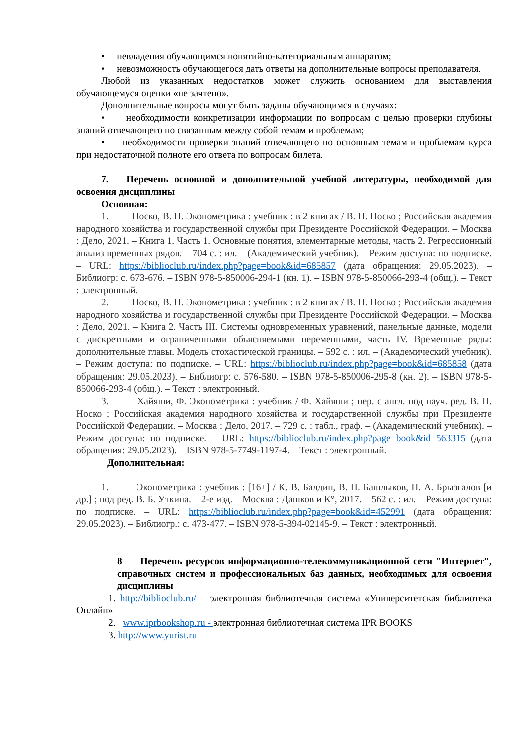• невладения обучающимся понятийно-категориальным аппаратом;
• невозможность обучающегося дать ответы на дополнительные вопросы преподавателя.
Любой из указанных недостатков может служить основанием для выставления обучающемуся оценки «не зачтено».
Дополнительные вопросы могут быть заданы обучающимся в случаях:
• необходимости конкретизации информации по вопросам с целью проверки глубины знаний отвечающего по связанным между собой темам и проблемам;
• необходимости проверки знаний отвечающего по основным темам и проблемам курса при недостаточной полноте его ответа по вопросам билета.
7. Перечень основной и дополнительной учебной литературы, необходимой для освоения дисциплины
Основная:
1. Носко, В. П. Эконометрика : учебник : в 2 книгах / В. П. Носко ; Российская академия народного хозяйства и государственной службы при Президенте Российской Федерации. – Москва : Дело, 2021. – Книга 1. Часть 1. Основные понятия, элементарные методы, часть 2. Регрессионный анализ временных рядов. – 704 с. : ил. – (Академический учебник). – Режим доступа: по подписке. – URL: https://biblioclub.ru/index.php?page=book&id=685857 (дата обращения: 29.05.2023). – Библиогр: с. 673-676. – ISBN 978-5-850006-294-1 (кн. 1). – ISBN 978-5-850066-293-4 (общ.). – Текст : электронный.
2. Носко, В. П. Эконометрика : учебник : в 2 книгах / В. П. Носко ; Российская академия народного хозяйства и государственной службы при Президенте Российской Федерации. – Москва : Дело, 2021. – Книга 2. Часть III. Системы одновременных уравнений, панельные данные, модели с дискретными и ограниченными объясняемыми переменными, часть IV. Временные ряды: дополнительные главы. Модель стохастической границы. – 592 с. : ил. – (Академический учебник). – Режим доступа: по подписке. – URL: https://biblioclub.ru/index.php?page=book&id=685858 (дата обращения: 29.05.2023). – Библиогр: с. 576-580. – ISBN 978-5-850006-295-8 (кн. 2). – ISBN 978-5-850066-293-4 (общ.). – Текст : электронный.
3. Хайяши, Ф. Эконометрика : учебник / Ф. Хайяши ; пер. с англ. под науч. ред. В. П. Носко ; Российская академия народного хозяйства и государственной службы при Президенте Российской Федерации. – Москва : Дело, 2017. – 729 с. : табл., граф. – (Академический учебник). – Режим доступа: по подписке. – URL: https://biblioclub.ru/index.php?page=book&id=563315 (дата обращения: 29.05.2023). – ISBN 978-5-7749-1197-4. – Текст : электронный.
Дополнительная:
1. Эконометрика : учебник : [16+] / К. В. Балдин, В. Н. Башлыков, Н. А. Брызгалов [и др.] ; под ред. В. Б. Уткина. – 2-е изд. – Москва : Дашков и К°, 2017. – 562 с. : ил. – Режим доступа: по подписке. – URL: https://biblioclub.ru/index.php?page=book&id=452991 (дата обращения: 29.05.2023). – Библиогр.: с. 473-477. – ISBN 978-5-394-02145-9. – Текст : электронный.
8 Перечень ресурсов информационно-телекоммуникационной сети "Интернет", справочных систем и профессиональных баз данных, необходимых для освоения дисциплины
1. http://biblioclub.ru/ – электронная библиотечная система «Университетская библиотека Онлайн»
2. www.iprbookshop.ru - электронная библиотечная система IPR BOOKS
3. http://www.yurist.ru